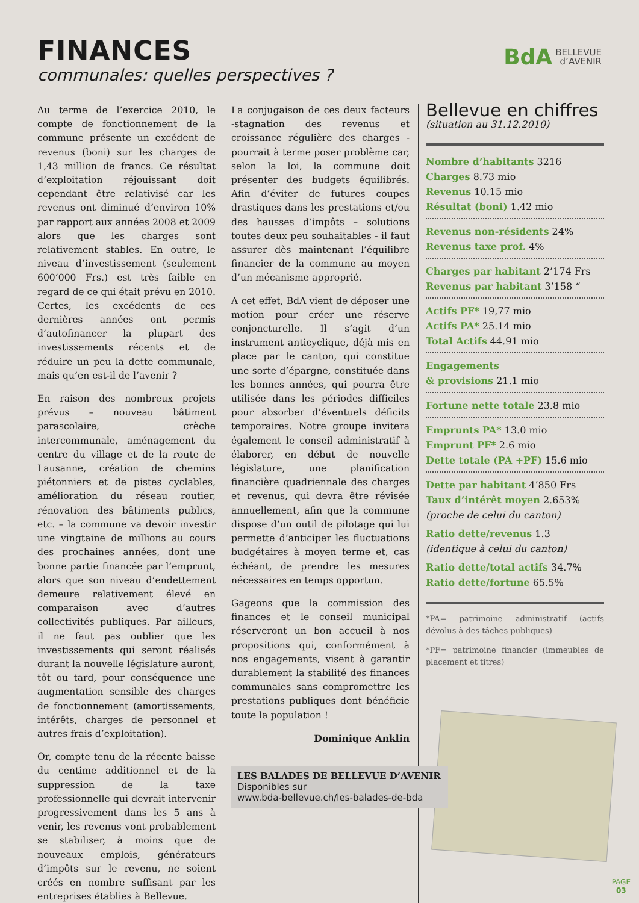FINANCES
communales: quelles perspectives ?
BdA BELLEVUE
d’AVENIR
Au terme de l’exercice 2010, le compte de fonctionnement de la commune présente un excédent de revenus (boni) sur les charges de 1,43 million de francs. Ce résultat d’exploitation réjouissant doit cependant être relativisé car les revenus ont diminué d’environ 10% par rapport aux années 2008 et 2009 alors que les charges sont relativement stables. En outre, le niveau d’investissement (seulement 600’000 Frs.) est très faible en regard de ce qui était prévu en 2010. Certes, les excédents de ces dernières années ont permis d’autofinancer la plupart des investissements récents et de réduire un peu la dette communale, mais qu’en est-il de l’avenir ?
En raison des nombreux projets prévus – nouveau bâtiment parascolaire, crèche intercommunale, aménagement du centre du village et de la route de Lausanne, création de chemins piétonniers et de pistes cyclables, amélioration du réseau routier, rénovation des bâtiments publics, etc. – la commune va devoir investir une vingtaine de millions au cours des prochaines années, dont une bonne partie financée par l’emprunt, alors que son niveau d’endettement demeure relativement élevé en comparaison avec d’autres collectivités publiques. Par ailleurs, il ne faut pas oublier que les investissements qui seront réalisés durant la nouvelle législature auront, tôt ou tard, pour conséquence une augmentation sensible des charges de fonctionnement (amortissements, intérêts, charges de personnel et autres frais d’exploitation).
Or, compte tenu de la récente baisse du centime additionnel et de la suppression de la taxe professionnelle qui devrait intervenir progressivement dans les 5 ans à venir, les revenus vont probablement se stabiliser, à moins que de nouveaux emplois, générateurs d’impôts sur le revenu, ne soient créés en nombre suffisant par les entreprises établies à Bellevue.
La conjugaison de ces deux facteurs -stagnation des revenus et croissance régulière des charges - pourrait à terme poser problème car, selon la loi, la commune doit présenter des budgets équilibrés. Afin d’éviter de futures coupes drastiques dans les prestations et/ou des hausses d’impôts – solutions toutes deux peu souhaitables - il faut assurer dès maintenant l’équilibre financier de la commune au moyen d’un mécanisme approprié.
A cet effet, BdA vient de déposer une motion pour créer une réserve conjoncturelle. Il s’agit d’un instrument anticyclique, déjà mis en place par le canton, qui constitue une sorte d’épargne, constituée dans les bonnes années, qui pourra être utilisée dans les périodes difficiles pour absorber d’éventuels déficits temporaires. Notre groupe invitera également le conseil administratif à élaborer, en début de nouvelle législature, une planification financière quadriennale des charges et revenus, qui devra être révisée annuellement, afin que la commune dispose d’un outil de pilotage qui lui permette d’anticiper les fluctuations budgétaires à moyen terme et, cas échéant, de prendre les mesures nécessaires en temps opportun.
Gageons que la commission des finances et le conseil municipal réserveront un bon accueil à nos propositions qui, conformément à nos engagements, visent à garantir durablement la stabilité des finances communales sans compromettre les prestations publiques dont bénéficie toute la population !
Dominique Anklin
Bellevue en chiffres
(situation au 31.12.2010)
Nombre d’habitants 3216
Charges 8.73 mio
Revenus 10.15 mio
Résultat (boni) 1.42 mio
Revenus non-résidents 24%
Revenus taxe prof. 4%
Charges par habitant 2’174 Frs
Revenus par habitant 3’158 “
Actifs PF* 19,77 mio
Actifs PA* 25.14 mio
Total Actifs 44.91 mio
Engagements
& provisions 21.1 mio
Fortune nette totale 23.8 mio
Emprunts PA* 13.0 mio
Emprunt PF* 2.6 mio
Dette totale (PA +PF) 15.6 mio
Dette par habitant 4’850 Frs
Taux d’intérêt moyen 2.653%
(proche de celui du canton)
Ratio dette/revenus 1.3
(identique à celui du canton)
Ratio dette/total actifs 34.7%
Ratio dette/fortune 65.5%
*PA= patrimoine administratif (actifs dévolus à des tâches publiques)
*PF= patrimoine financier (immeubles de placement et titres)
LES BALADES DE BELLEVUE D’AVENIR
Disponibles sur
www.bda-bellevue.ch/les-balades-de-bda
PAGE
03